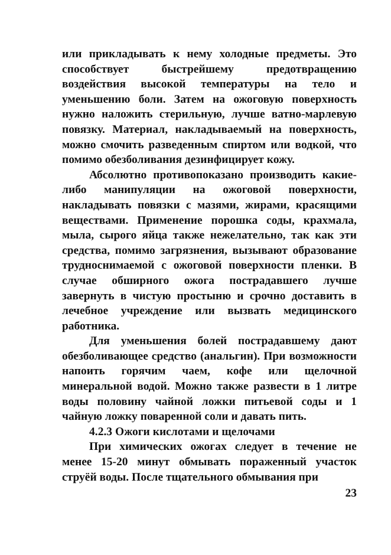или прикладывать к нему холодные предметы. Это способствует быстрейшему предотвращению воздействия высокой температуры на тело и уменьшению боли. Затем на ожоговую поверхность нужно наложить стерильную, лучше ватно-марлевую повязку. Материал, накладываемый на поверхность, можно смочить разведенным спиртом или водкой, что помимо обезболивания дезинфицирует кожу.
Абсолютно противопоказано производить какие-либо манипуляции на ожоговой поверхности, накладывать повязки с мазями, жирами, красящими веществами. Применение порошка соды, крахмала, мыла, сырого яйца также нежелательно, так как эти средства, помимо загрязнения, вызывают образование трудноснимаемой с ожоговой поверхности пленки. В случае обширного ожога пострадавшего лучше завернуть в чистую простыню и срочно доставить в лечебное учреждение или вызвать медицинского работника.
Для уменьшения болей пострадавшему дают обезболивающее средство (анальгин). При возможности напоить горячим чаем, кофе или щелочной минеральной водой. Можно также развести в 1 литре воды половину чайной ложки питьевой соды и 1 чайную ложку поваренной соли и давать пить.
4.2.3 Ожоги кислотами и щелочами
При химических ожогах следует в течение не менее 15-20 минут обмывать пораженный участок струёй воды. После тщательного обмывания при
23